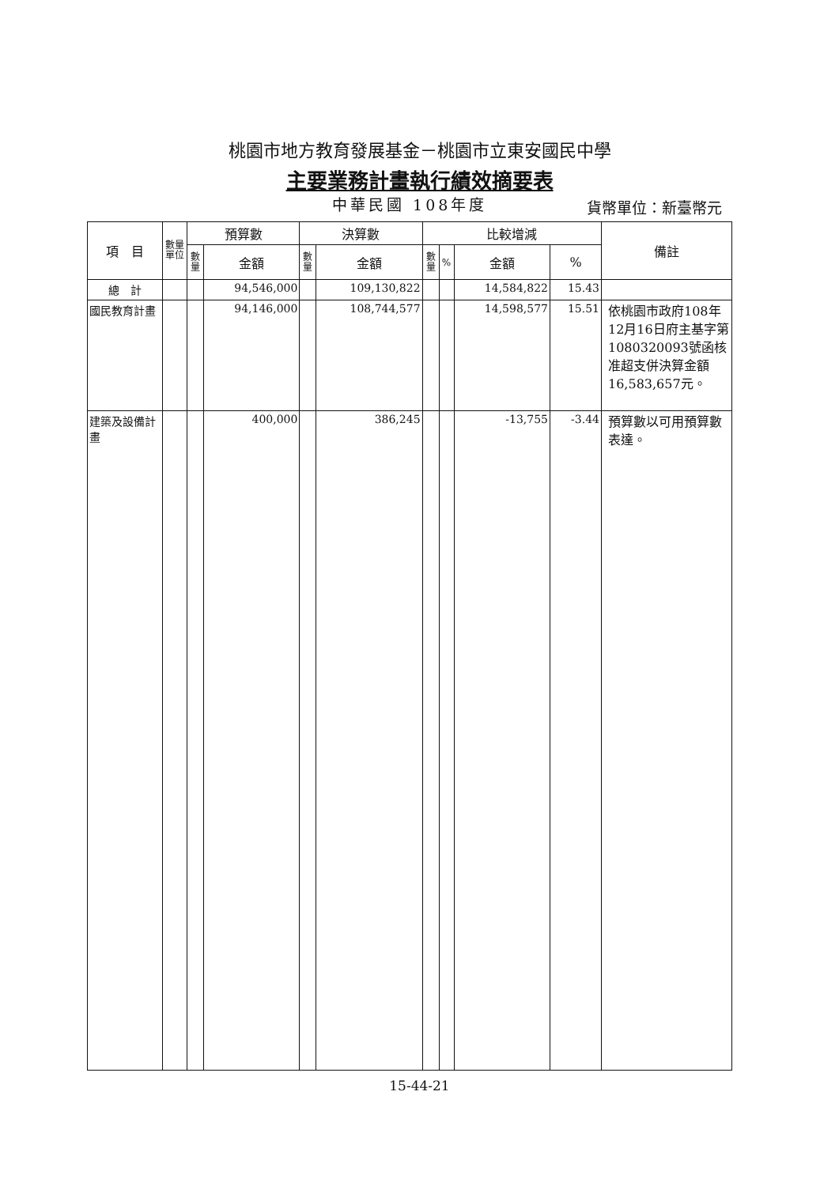桃園市地方教育發展基金－桃園市立東安國民中學
主要業務計畫執行績效摘要表
中華民國 108年度 貨幣單位：新臺幣元
| 項 目 | 數量單位 | 預算數 | | 決算數 | | 比較增減 | | | | 備註 |
| --- | --- | --- | --- | --- | --- | --- | --- | --- | --- | --- |
| | | 數量 | 金額 | 數量 | 金額 | 數量 | % | 金額 | % | |
| 總 計 | | | 94,546,000 | | 109,130,822 | | | 14,584,822 | 15.43 | |
| 國民教育計畫 | | | 94,146,000 | | 108,744,577 | | | 14,598,577 | 15.51 | 依桃園市政府108年12月16日府主基字第1080320093號函核准超支併決算金額16,583,657元。 |
| 建築及設備計畫 | | | 400,000 | | 386,245 | | | -13,755 | -3.44 | 預算數以可用預算數表達。 |
15-44-21